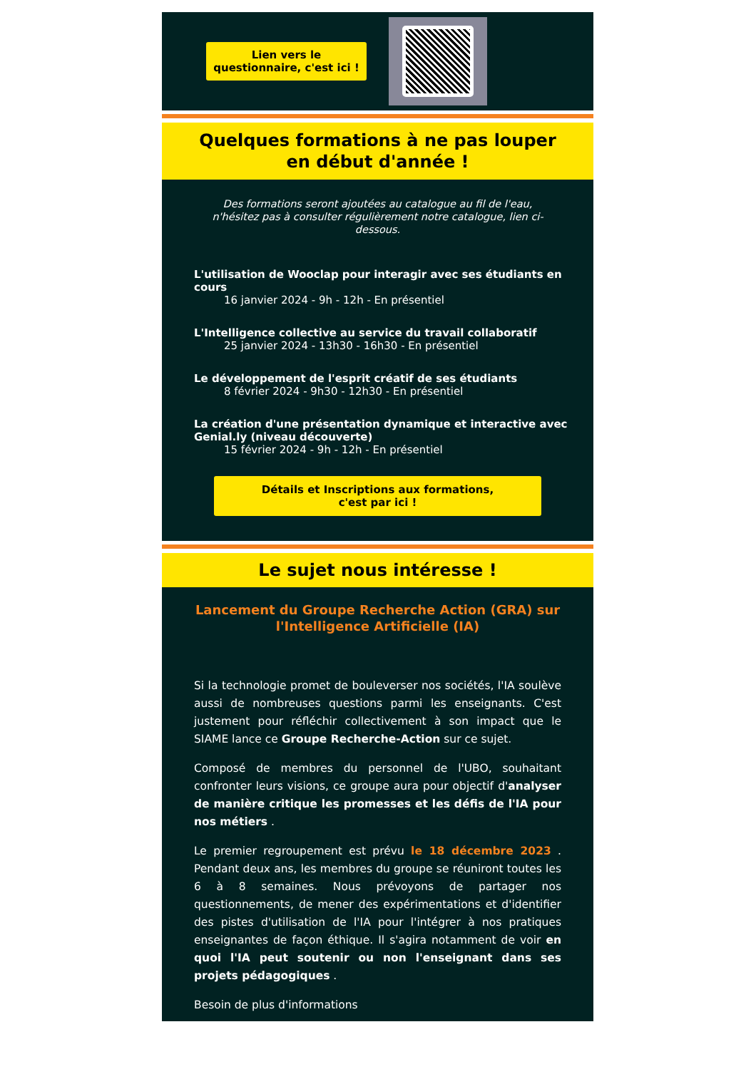Lien vers le questionnaire, c'est ici !
Quelques formations à ne pas louper
en début d'année !
Des formations seront ajoutées au catalogue au fil de l'eau, n'hésitez pas à consulter régulièrement notre catalogue, lien ci-dessous.
L'utilisation de Wooclap pour interagir avec ses étudiants en cours
16 janvier 2024 - 9h - 12h - En présentiel
L'Intelligence collective au service du travail collaboratif
25 janvier 2024 - 13h30 - 16h30 - En présentiel
Le développement de l'esprit créatif de ses étudiants
8 février 2024 - 9h30 - 12h30 - En présentiel
La création d'une présentation dynamique et interactive avec Genial.ly (niveau découverte)
15 février 2024 - 9h - 12h - En présentiel
Détails et Inscriptions aux formations,
c'est par ici !
Le sujet nous intéresse !
Lancement du Groupe Recherche Action (GRA) sur l'Intelligence Artificielle (IA)
Si la technologie promet de bouleverser nos sociétés, l'IA soulève aussi de nombreuses questions parmi les enseignants. C'est justement pour réfléchir collectivement à son impact que le SIAME lance ce Groupe Recherche-Action sur ce sujet.
Composé de membres du personnel de l'UBO, souhaitant confronter leurs visions, ce groupe aura pour objectif d'analyser de manière critique les promesses et les défis de l'IA pour nos métiers .
Le premier regroupement est prévu le 18 décembre 2023 . Pendant deux ans, les membres du groupe se réuniront toutes les 6 à 8 semaines. Nous prévoyons de partager nos questionnements, de mener des expérimentations et d'identifier des pistes d'utilisation de l'IA pour l'intégrer à nos pratiques enseignantes de façon éthique. Il s'agira notamment de voir en quoi l'IA peut soutenir ou non l'enseignant dans ses projets pédagogiques .
Besoin de plus d'informations